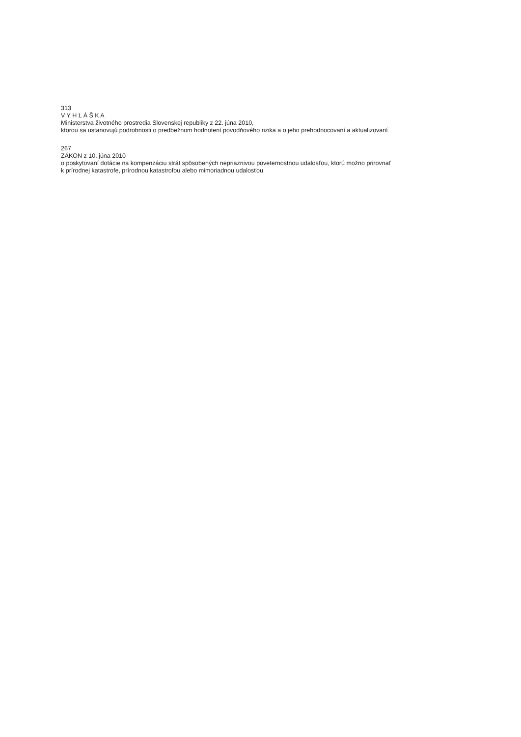313
V Y H L Á Š K A
Ministerstva životného prostredia Slovenskej republiky z 22. júna 2010,
ktorou sa ustanovujú podrobnosti o predbežnom hodnotení povodňového rizika a o jeho prehodnocovaní a aktualizovaní
267
ZÁKON z 10. júna 2010
o poskytovaní dotácie na kompenzáciu strát spôsobených nepriaznivou poveternostnou udalosťou, ktorú možno prirovnať
k prírodnej katastrofe, prírodnou katastrofou alebo mimoriadnou udalosťou